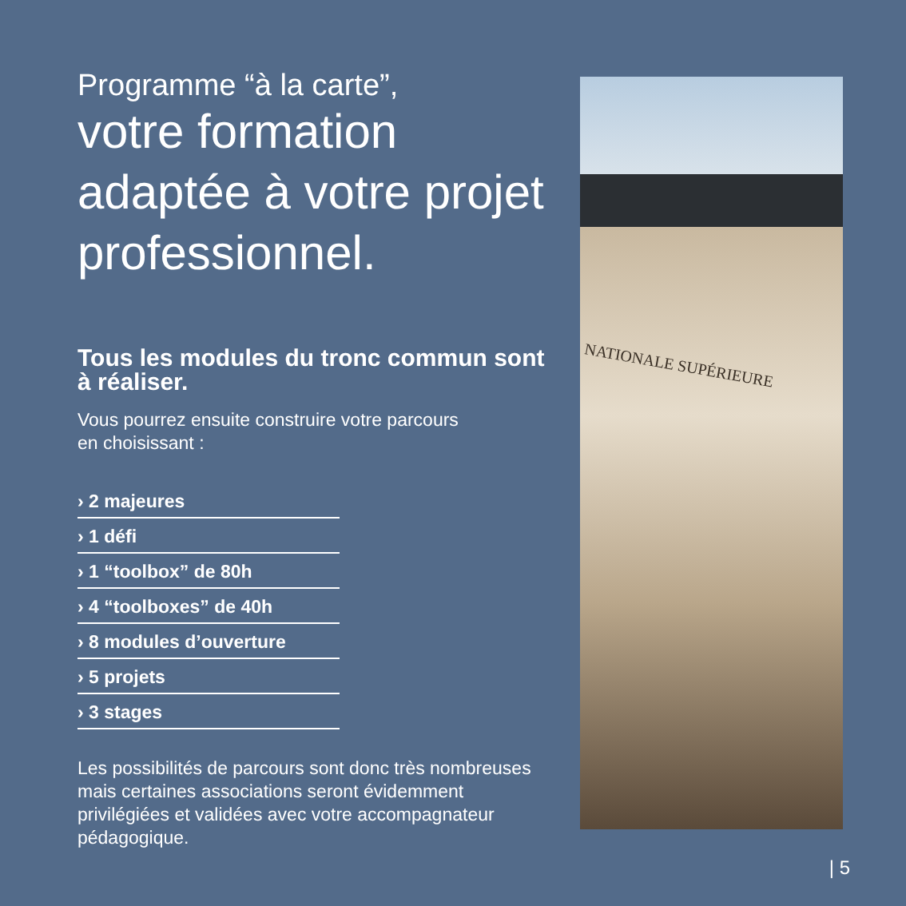Programme “à la carte”,
votre formation adaptée à votre projet professionnel.
Tous les modules du tronc commun sont à réaliser.
Vous pourrez ensuite construire votre parcours
en choisissant :
› 2 majeures
› 1 défi
› 1 “toolbox” de 80h
› 4 “toolboxes” de 40h
› 8 modules d’ouverture
› 5 projets
› 3 stages
Les possibilités de parcours sont donc très nombreuses mais certaines associations seront évidemment privilégiées et validées avec votre accompagnateur pédagogique.
NATIONALE SUPÉRIEURE
| 5